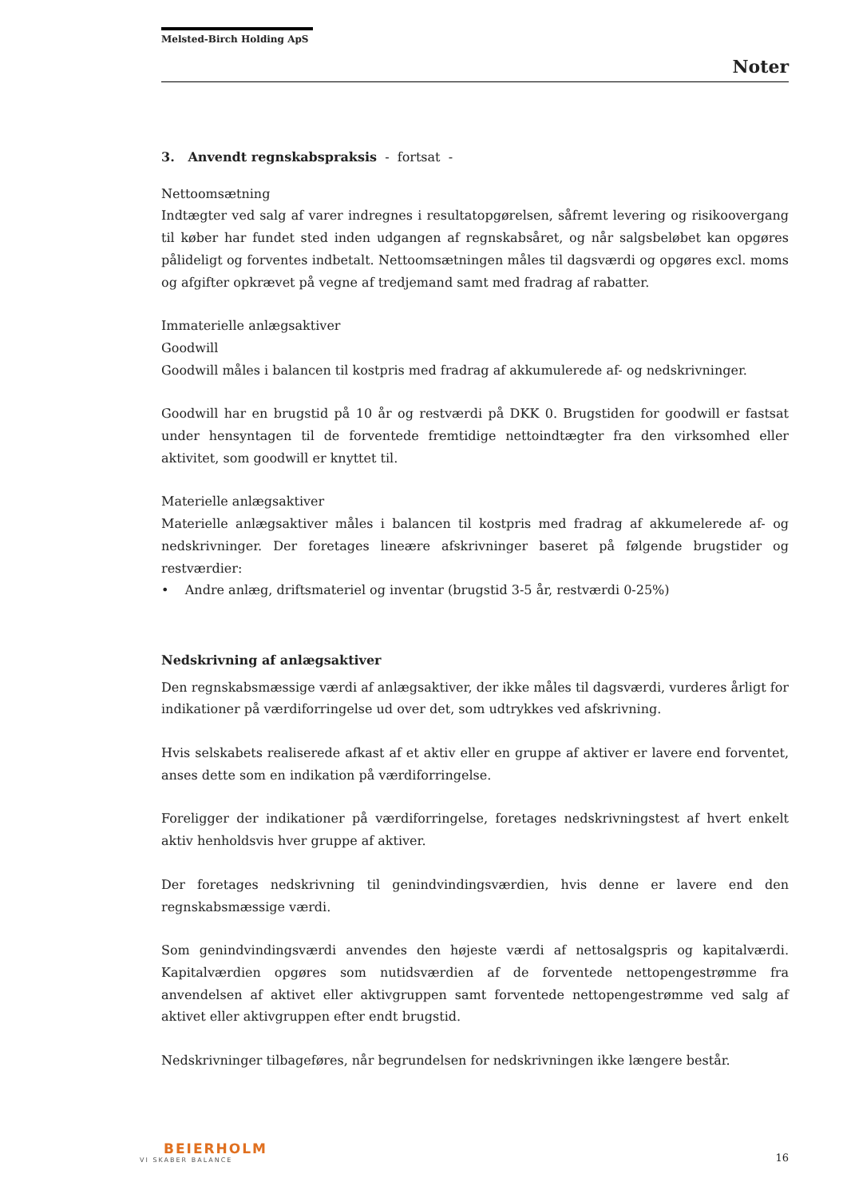Melsted-Birch Holding ApS
Noter
3. Anvendt regnskabspraksis - fortsat -
Nettoomsætning
Indtægter ved salg af varer indregnes i resultatopgørelsen, såfremt levering og risikoovergang til køber har fundet sted inden udgangen af regnskabsåret, og når salgsbeløbet kan opgøres pålideligt og forventes indbetalt. Nettoomsætningen måles til dagsværdi og opgøres excl. moms og afgifter opkrævet på vegne af tredjemand samt med fradrag af rabatter.
Immaterielle anlægsaktiver
Goodwill
Goodwill måles i balancen til kostpris med fradrag af akkumulerede af- og nedskrivninger.
Goodwill har en brugstid på 10 år og restværdi på DKK 0. Brugstiden for goodwill er fastsat under hensyntagen til de forventede fremtidige nettoindtægter fra den virksomhed eller aktivitet, som goodwill er knyttet til.
Materielle anlægsaktiver
Materielle anlægsaktiver måles i balancen til kostpris med fradrag af akkumelerede af- og nedskrivninger. Der foretages lineære afskrivninger baseret på følgende brugstider og restværdier:
• Andre anlæg, driftsmateriel og inventar (brugstid 3-5 år, restværdi 0-25%)
Nedskrivning af anlægsaktiver
Den regnskabsmæssige værdi af anlægsaktiver, der ikke måles til dagsværdi, vurderes årligt for indikationer på værdiforringelse ud over det, som udtrykkes ved afskrivning.
Hvis selskabets realiserede afkast af et aktiv eller en gruppe af aktiver er lavere end forventet, anses dette som en indikation på værdiforringelse.
Foreligger der indikationer på værdiforringelse, foretages nedskrivningstest af hvert enkelt aktiv henholdsvis hver gruppe af aktiver.
Der foretages nedskrivning til genindvindingsværdien, hvis denne er lavere end den regnskabsmæssige værdi.
Som genindvindingsværdi anvendes den højeste værdi af nettosalgspris og kapitalværdi. Kapitalværdien opgøres som nutidsværdien af de forventede nettopengestrømme fra anvendelsen af aktivet eller aktivgruppen samt forventede nettopengestrømme ved salg af aktivet eller aktivgruppen efter endt brugstid.
Nedskrivninger tilbageføres, når begrundelsen for nedskrivningen ikke længere består.
BEIERHOLM
VI SKABER BALANCE
16